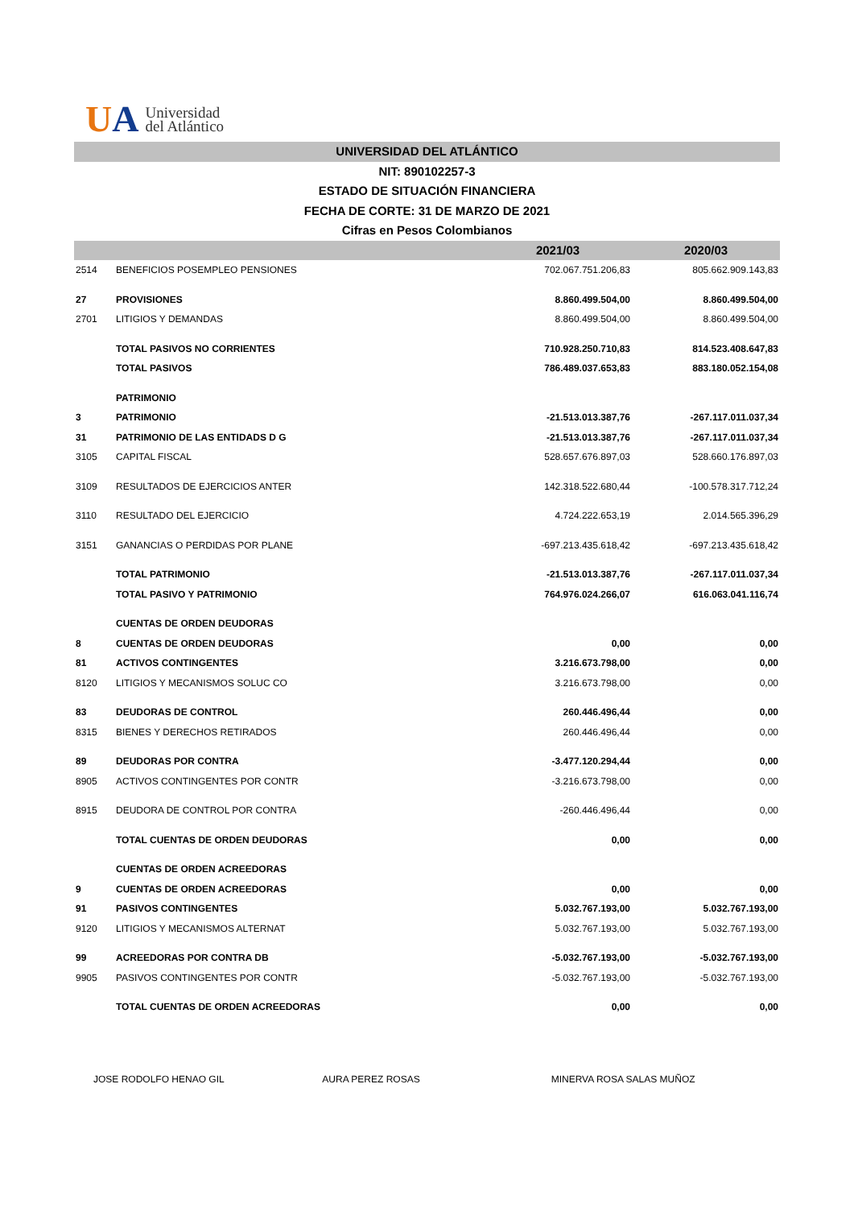UA
Universidad
del Atlántico
UNIVERSIDAD DEL ATLÁNTICO
NIT: 890102257-3
ESTADO DE SITUACIÓN FINANCIERA
FECHA DE CORTE: 31 DE MARZO DE 2021
Cifras en Pesos Colombianos
| | | 2021/03 | 2020/03 |
| --- | --- | --- | --- |
| 2514 | BENEFICIOS POSEMPLEO PENSIONES | 702.067.751.206,83 | 805.662.909.143,83 |
| 27 | PROVISIONES | 8.860.499.504,00 | 8.860.499.504,00 |
| 2701 | LITIGIOS Y DEMANDAS | 8.860.499.504,00 | 8.860.499.504,00 |
| | TOTAL PASIVOS NO CORRIENTES | 710.928.250.710,83 | 814.523.408.647,83 |
| | TOTAL PASIVOS | 786.489.037.653,83 | 883.180.052.154,08 |
| | PATRIMONIO | | |
| 3 | PATRIMONIO | -21.513.013.387,76 | -267.117.011.037,34 |
| 31 | PATRIMONIO DE LAS ENTIDADS D G | -21.513.013.387,76 | -267.117.011.037,34 |
| 3105 | CAPITAL FISCAL | 528.657.676.897,03 | 528.660.176.897,03 |
| 3109 | RESULTADOS DE EJERCICIOS ANTER | 142.318.522.680,44 | -100.578.317.712,24 |
| 3110 | RESULTADO DEL EJERCICIO | 4.724.222.653,19 | 2.014.565.396,29 |
| 3151 | GANANCIAS O PERDIDAS POR PLANE | -697.213.435.618,42 | -697.213.435.618,42 |
| | TOTAL PATRIMONIO | -21.513.013.387,76 | -267.117.011.037,34 |
| | TOTAL PASIVO Y PATRIMONIO | 764.976.024.266,07 | 616.063.041.116,74 |
| | CUENTAS DE ORDEN DEUDORAS | | |
| 8 | CUENTAS DE ORDEN DEUDORAS | 0,00 | 0,00 |
| 81 | ACTIVOS CONTINGENTES | 3.216.673.798,00 | 0,00 |
| 8120 | LITIGIOS Y MECANISMOS SOLUC CO | 3.216.673.798,00 | 0,00 |
| 83 | DEUDORAS DE CONTROL | 260.446.496,44 | 0,00 |
| 8315 | BIENES Y DERECHOS RETIRADOS | 260.446.496,44 | 0,00 |
| 89 | DEUDORAS POR CONTRA | -3.477.120.294,44 | 0,00 |
| 8905 | ACTIVOS CONTINGENTES POR CONTR | -3.216.673.798,00 | 0,00 |
| 8915 | DEUDORA DE CONTROL POR CONTRA | -260.446.496,44 | 0,00 |
| | TOTAL CUENTAS DE ORDEN DEUDORAS | 0,00 | 0,00 |
| | CUENTAS DE ORDEN ACREEDORAS | | |
| 9 | CUENTAS DE ORDEN ACREEDORAS | 0,00 | 0,00 |
| 91 | PASIVOS CONTINGENTES | 5.032.767.193,00 | 5.032.767.193,00 |
| 9120 | LITIGIOS Y MECANISMOS ALTERNAT | 5.032.767.193,00 | 5.032.767.193,00 |
| 99 | ACREEDORAS POR CONTRA DB | -5.032.767.193,00 | -5.032.767.193,00 |
| 9905 | PASIVOS CONTINGENTES POR CONTR | -5.032.767.193,00 | -5.032.767.193,00 |
| | TOTAL CUENTAS DE ORDEN ACREEDORAS | 0,00 | 0,00 |
JOSE RODOLFO HENAO GIL AURA PEREZ ROSAS MINERVA ROSA SALAS MUÑOZ